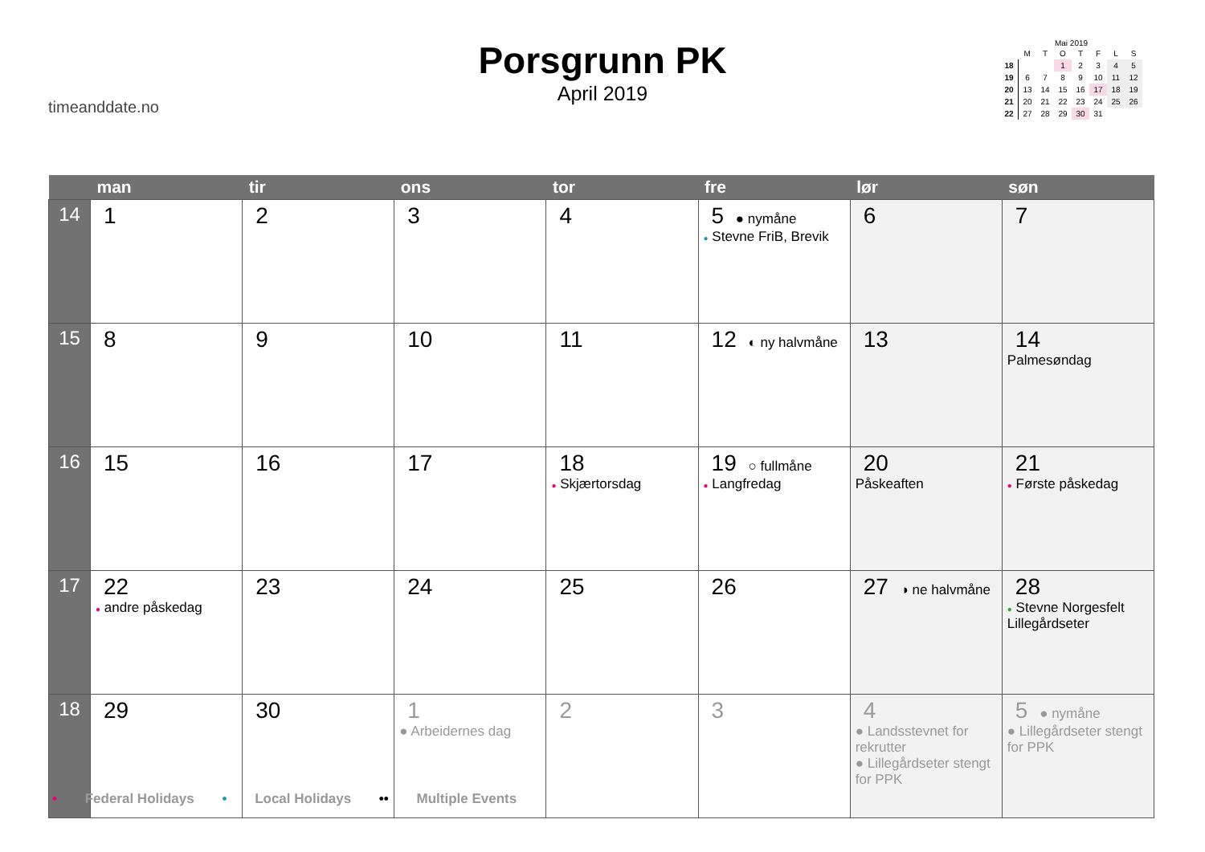timeanddate.no
Porsgrunn PK
April 2019
Mai 2019
| | M | T | O | T | F | L | S |
| 18 | | | 1 | 2 | 3 | 4 | 5 |
| 19 | 6 | 7 | 8 | 9 | 10 | 11 | 12 |
| 20 | 13 | 14 | 15 | 16 | 17 | 18 | 19 |
| 21 | 20 | 21 | 22 | 23 | 24 | 25 | 26 |
| 22 | 27 | 28 | 29 | 30 | 31 | | |
| | man | tir | ons | tor | fre | lør | søn |
| --- | --- | --- | --- | --- | --- | --- | --- |
| 14 | 1 | 2 | 3 | 4 | 5 ● nymåne ● Stevne FriB, Brevik | 6 | 7 |
| 15 | 8 | 9 | 10 | 11 | 12 ◐ ny halvmåne | 13 | 14 Palmesøndag |
| 16 | 15 | 16 | 17 | 18 ● Skjærtorsdag | 19 ○ fullmåne ● Langfredag | 20 Påskeaften | 21 ● Første påskedag |
| 17 | 22 ● andre påskedag | 23 | 24 | 25 | 26 | 27 ◑ ne halvmåne | 28 ● Stevne Norgesfelt Lillegårdseter |
| 18 | 29 | 30 | 1 ● Arbeidernes dag | 2 | 3 | 4 ● Landsstevnet for rekrutter ● Lillegårdseter stengt for PPK | 5 ● nymåne ● Lillegårdseter stengt for PPK |
• Federal Holidays • Local Holidays •• Multiple Events